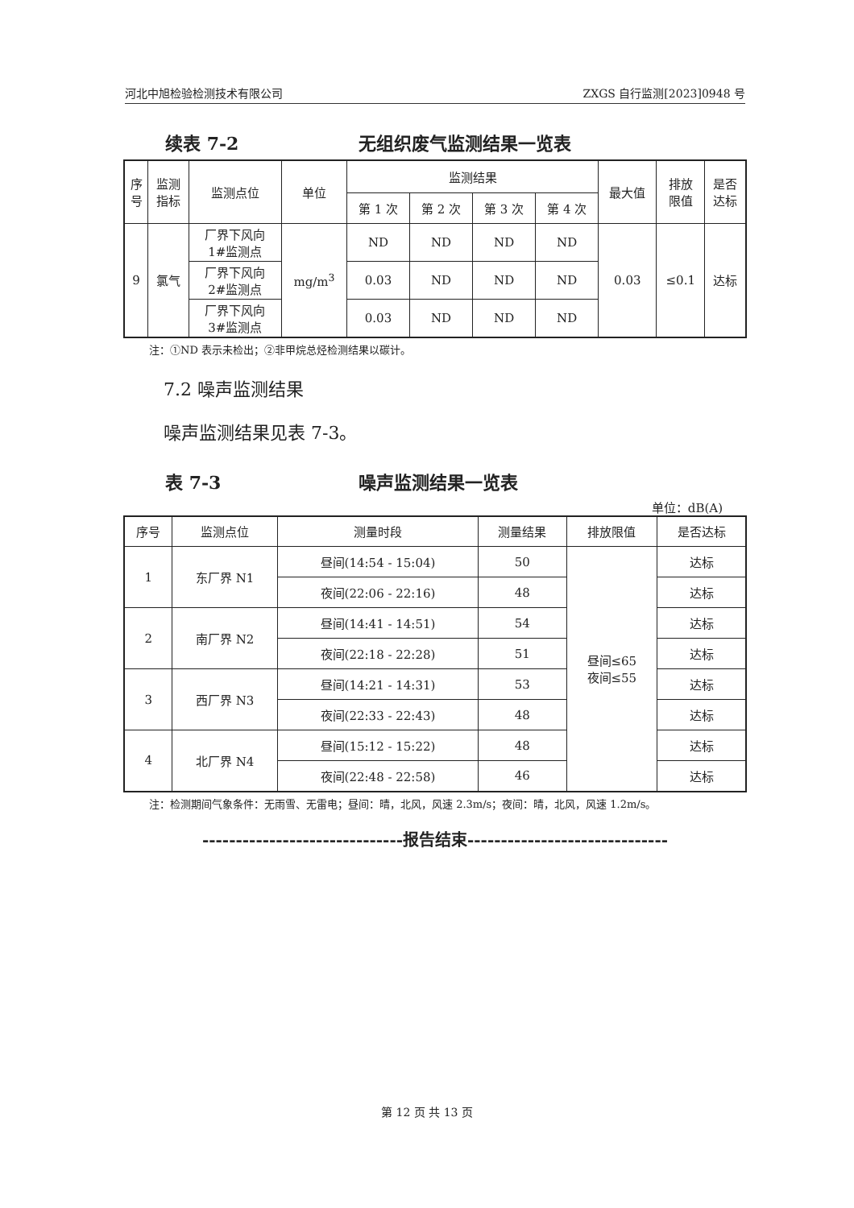河北中旭检验检测技术有限公司 ZXGS 自行监测[2023]0948 号
续表 7-2 无组织废气监测结果一览表
| 序 号 | 监测 指标 | 监测点位 | 单位 | 监测结果 | | | | 最大值 | 排放 限值 | 是否 达标 |
| --- | --- | --- | --- | --- | --- | --- | --- | --- | --- | --- |
| | | | | 第 1 次 | 第 2 次 | 第 3 次 | 第 4 次 | | | |
| 9 | 氯气 | 厂界下风向 1#监测点 | mg/m<sup>3</sup> | ND | ND | ND | ND | 0.03 | ≤0.1 | 达标 |
| | | 厂界下风向 2#监测点 | | 0.03 | ND | ND | ND | | | |
| | | 厂界下风向 3#监测点 | | 0.03 | ND | ND | ND | | | |
注：①ND 表示未检出；②非甲烷总烃检测结果以碳计。
7.2 噪声监测结果
噪声监测结果见表 7-3。
表 7-3 噪声监测结果一览表
单位：dB(A)
| 序号 | 监测点位 | 测量时段 | 测量结果 | 排放限值 | 是否达标 |
| --- | --- | --- | --- | --- | --- |
| 1 | 东厂界 N1 | 昼间(14:54 - 15:04) | 50 | 昼间≤65 夜间≤55 | 达标 |
| | | 夜间(22:06 - 22:16) | 48 | | 达标 |
| 2 | 南厂界 N2 | 昼间(14:41 - 14:51) | 54 | | 达标 |
| | | 夜间(22:18 - 22:28) | 51 | | 达标 |
| 3 | 西厂界 N3 | 昼间(14:21 - 14:31) | 53 | | 达标 |
| | | 夜间(22:33 - 22:43) | 48 | | 达标 |
| 4 | 北厂界 N4 | 昼间(15:12 - 15:22) | 48 | | 达标 |
| | | 夜间(22:48 - 22:58) | 46 | | 达标 |
注：检测期间气象条件：无雨雪、无雷电；昼间：晴，北风，风速 2.3m/s；夜间：晴，北风，风速 1.2m/s。
------------------------------报告结束------------------------------
第 12 页 共 13 页